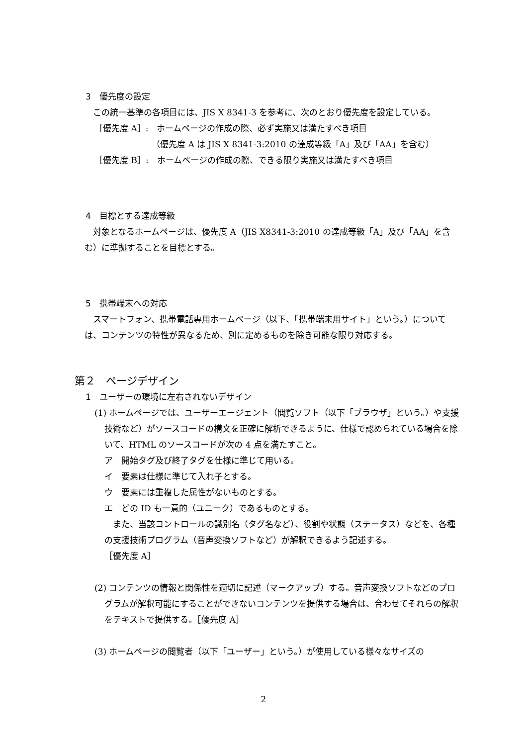3　優先度の設定
この統一基準の各項目には、JIS X 8341-3 を参考に、次のとおり優先度を設定している。
［優先度 A］:　ホームページの作成の際、必ず実施又は満たすべき項目
（優先度 A は JIS X 8341-3:2010 の達成等級「A」及び「AA」を含む）
［優先度 B］:　ホームページの作成の際、できる限り実施又は満たすべき項目
4　目標とする達成等級
対象となるホームページは、優先度 A（JIS X8341-3:2010 の達成等級「A」及び「AA」を含む）に準拠することを目標とする。
5　携帯端末への対応
スマートフォン、携帯電話専用ホームページ（以下、「携帯端末用サイト」という。）については、コンテンツの特性が異なるため、別に定めるものを除き可能な限り対応する。
第２　ページデザイン
1　ユーザーの環境に左右されないデザイン
(1) ホームページでは、ユーザーエージェント（閲覧ソフト（以下「ブラウザ」という。）や支援技術など）がソースコードの構文を正確に解析できるように、仕様で認められている場合を除いて、HTML のソースコードが次の 4 点を満たすこと。
ア　開始タグ及び終了タグを仕様に準じて用いる。
イ　要素は仕様に準じて入れ子とする。
ウ　要素には重複した属性がないものとする。
エ　どの ID も一意的（ユニーク）であるものとする。
また、当該コントロールの識別名（タグ名など）、役割や状態（ステータス）などを、各種の支援技術プログラム（音声変換ソフトなど）が解釈できるよう記述する。
［優先度 A］
(2) コンテンツの情報と関係性を適切に記述（マークアップ）する。音声変換ソフトなどのプログラムが解釈可能にすることができないコンテンツを提供する場合は、合わせてそれらの解釈をテキストで提供する。［優先度 A］
(3) ホームページの閲覧者（以下「ユーザー」という。）が使用している様々なサイズの
2